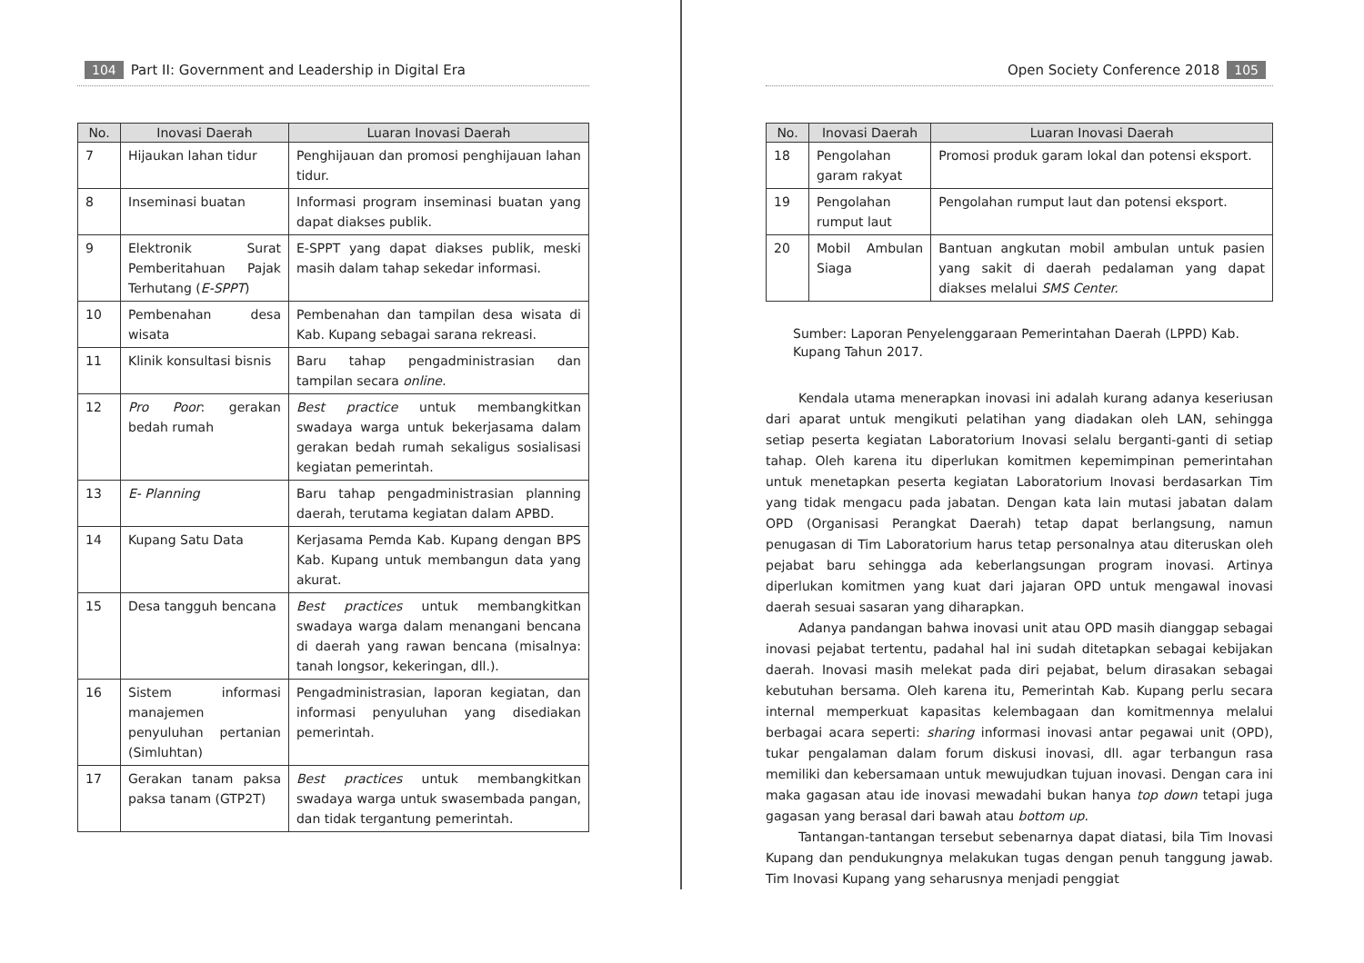104 Part II: Government and Leadership in Digital Era
| No. | Inovasi Daerah | Luaran Inovasi Daerah |
| --- | --- | --- |
| 7 | Hijaukan lahan tidur | Penghijauan dan promosi penghijauan lahan tidur. |
| 8 | Inseminasi buatan | Informasi program inseminasi buatan yang dapat diakses publik. |
| 9 | Elektronik Surat Pemberitahuan Pajak Terhutang ( E-SPPT ) | E-SPPT yang dapat diakses publik, meski masih dalam tahap sekedar informasi. |
| 10 | Pembenahan desa wisata | Pembenahan dan tampilan desa wisata di Kab. Kupang sebagai sarana rekreasi. |
| 11 | Klinik konsultasi bisnis | Baru tahap pengadministrasian dan tampilan secara online. |
| 12 | Pro Poor : gerakan bedah rumah | Best practice untuk membangkitkan swadaya warga untuk bekerjasama dalam gerakan bedah rumah sekaligus sosialisasi kegiatan pemerintah. |
| 13 | E- Planning | Baru tahap pengadministrasian planning daerah, terutama kegiatan dalam APBD. |
| 14 | Kupang Satu Data | Kerjasama Pemda Kab. Kupang dengan BPS Kab. Kupang untuk membangun data yang akurat. |
| 15 | Desa tangguh bencana | Best practices untuk membangkitkan swadaya warga dalam menangani bencana di daerah yang rawan bencana (misalnya: tanah longsor, kekeringan, dll.). |
| 16 | Sistem informasi manajemen penyuluhan pertanian (Simluhtan) | Pengadministrasian, laporan kegiatan, dan informasi penyuluhan yang disediakan pemerintah. |
| 17 | Gerakan tanam paksa paksa tanam (GTP2T) | Best practices untuk membangkitkan swadaya warga untuk swasembada pangan, dan tidak tergantung pemerintah. |
Open Society Conference 2018 105
| No. | Inovasi Daerah | Luaran Inovasi Daerah |
| --- | --- | --- |
| 18 | Pengolahan garam rakyat | Promosi produk garam lokal dan potensi eksport. |
| 19 | Pengolahan rumput laut | Pengolahan rumput laut dan potensi eksport. |
| 20 | Mobil Ambulan Siaga | Bantuan angkutan mobil ambulan untuk pasien yang sakit di daerah pedalaman yang dapat diakses melalui SMS Center. |
Sumber: Laporan Penyelenggaraan Pemerintahan Daerah (LPPD) Kab. Kupang Tahun 2017.
Kendala utama menerapkan inovasi ini adalah kurang adanya keseriusan dari aparat untuk mengikuti pelatihan yang diadakan oleh LAN, sehingga setiap peserta kegiatan Laboratorium Inovasi selalu berganti-ganti di setiap tahap. Oleh karena itu diperlukan komitmen kepemimpinan pemerintahan untuk menetapkan peserta kegiatan Laboratorium Inovasi berdasarkan Tim yang tidak mengacu pada jabatan. Dengan kata lain mutasi jabatan dalam OPD (Organisasi Perangkat Daerah) tetap dapat berlangsung, namun penugasan di Tim Laboratorium harus tetap personalnya atau diteruskan oleh pejabat baru sehingga ada keberlangsungan program inovasi. Artinya diperlukan komitmen yang kuat dari jajaran OPD untuk mengawal inovasi daerah sesuai sasaran yang diharapkan.
Adanya pandangan bahwa inovasi unit atau OPD masih dianggap sebagai inovasi pejabat tertentu, padahal hal ini sudah ditetapkan sebagai kebijakan daerah. Inovasi masih melekat pada diri pejabat, belum dirasakan sebagai kebutuhan bersama. Oleh karena itu, Pemerintah Kab. Kupang perlu secara internal memperkuat kapasitas kelembagaan dan komitmennya melalui berbagai acara seperti: sharing informasi inovasi antar pegawai unit (OPD), tukar pengalaman dalam forum diskusi inovasi, dll. agar terbangun rasa memiliki dan kebersamaan untuk mewujudkan tujuan inovasi. Dengan cara ini maka gagasan atau ide inovasi mewadahi bukan hanya top down tetapi juga gagasan yang berasal dari bawah atau bottom up.
Tantangan-tantangan tersebut sebenarnya dapat diatasi, bila Tim Inovasi Kupang dan pendukungnya melakukan tugas dengan penuh tanggung jawab. Tim Inovasi Kupang yang seharusnya menjadi penggiat